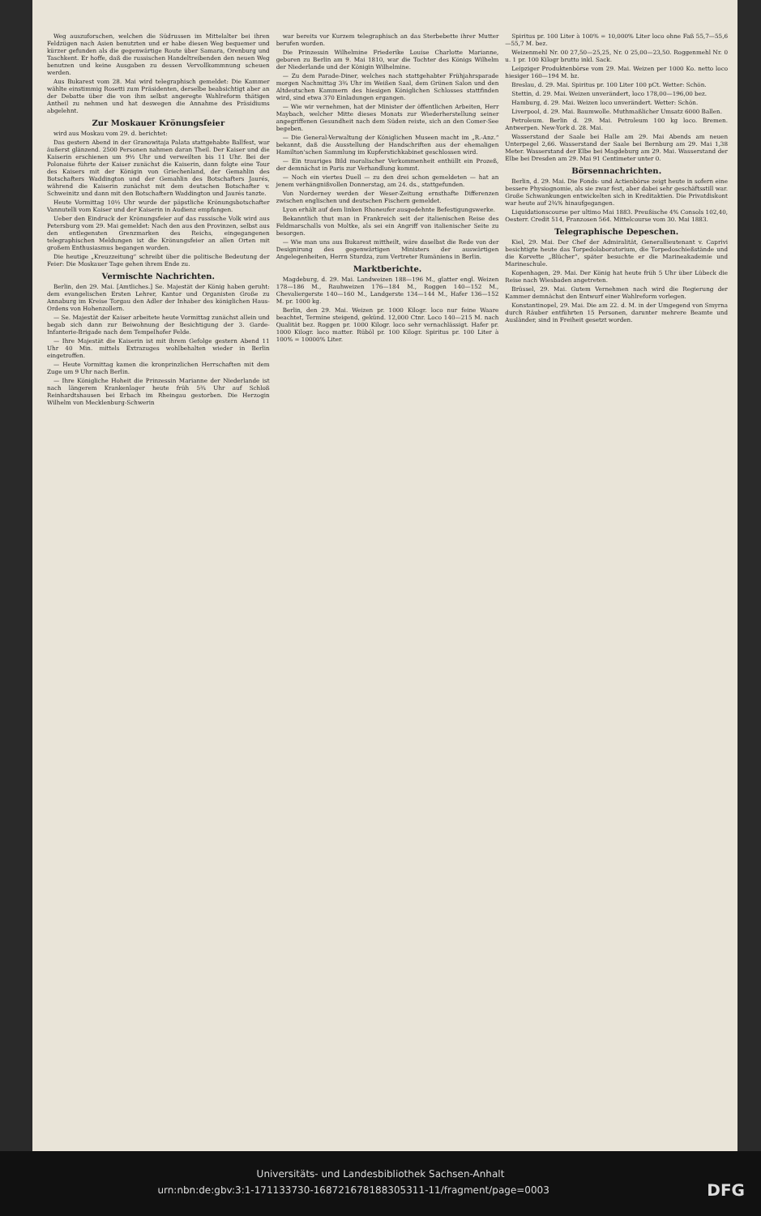Weg auszuforschen, welchen die Südrussen im Mittelalter bei ihren Feldzügen nach Asien benutzten und er habe diesen Weg bequemer und kürzer gefunden als die gegenwärtige Route über Samara, Orenburg und Taschkent. Er hoffe, daß die russischen Handeltreibenden den neuen Weg benutzen und keine Ausgaben zu dessen Vervollkommnung scheuen werden.
Aus Bukarest vom 28. Mai wird telegraphisch gemeldet: Die Kammer wählte einstimmig Rosetti zum Präsidenten, derselbe beabsichtigt aber an der Debatte über die von ihm selbst angeregte Wahlreform thätigen Antheil zu nehmen und hat deswegen die Annahme des Präsidiums abgelehnt.
Zur Moskauer Krönungsfeier
wird aus Moskau vom 29. d. berichtet:
Das gestern Abend in der Granowitaja Palata stattgehabte Ballfest, war äußerst glänzend. 2500 Personen nahmen daran Theil. Der Kaiser und die Kaiserin erschienen um 9½ Uhr und verweilten bis 11 Uhr. Bei der Polonaise führte der Kaiser zunächst die Kaiserin, dann folgte eine Tour des Kaisers mit der Königin von Griechenland, der Gemahlin des Botschafters Waddington und der Gemahlin des Botschafters Jaurés, während die Kaiserin zunächst mit dem deutschen Botschafter v. Schweinitz und dann mit den Botschaftern Waddington und Jaurés tanzte.
Heute Vormittag 10½ Uhr wurde der päpstliche Krönungsbotschafter Vannutelli vom Kaiser und der Kaiserin in Audienz empfangen.
Ueber den Eindruck der Krönungsfeier auf das russische Volk wird aus Petersburg vom 29. Mai gemeldet: Nach den aus den Provinzen, selbst aus den entlegensten Grenzmarken des Reichs, eingegangenen telegraphischen Meldungen ist die Krönungsfeier an allen Orten mit großem Enthusiasmus begangen worden.
Die heutige „Kreuzzeitung“ schreibt über die politische Bedeutung der Feier: Die Moskauer Tage gehen ihrem Ende zu.
Vermischte Nachrichten.
Berlin, den 29. Mai. [Amtliches.] Se. Majestät der König haben geruht: dem evangelischen Ersten Lehrer, Kantor und Organisten Große zu Annaburg im Kreise Torgau den Adler der Inhaber des königlichen Haus-Ordens von Hohenzollern.
— Se. Majestät der Kaiser arbeitete heute Vormittag zunächst allein und begab sich dann zur Beiwohnung der Besichtigung der 3. Garde-Infanterie-Brigade nach dem Tempelhofer Felde.
— Ihre Majestät die Kaiserin ist mit ihrem Gefolge gestern Abend 11 Uhr 40 Min. mittels Extrazuges wohlbehalten wieder in Berlin eingetroffen.
— Heute Vormittag kamen die kronprinzlichen Herrschaften mit dem Zuge um 9 Uhr nach Berlin.
— Ihre Königliche Hoheit die Prinzessin Marianne der Niederlande ist nach längerem Krankenlager heute früh 5¾ Uhr auf Schloß Reinhardtshausen bei Erbach im Rheingau gestorben. Die Herzogin Wilhelm von Mecklenburg-Schwerin
war bereits vor Kurzem telegraphisch an das Sterbebette ihrer Mutter berufen worden.
Die Prinzessin Wilhelmine Friederike Louise Charlotte Marianne, geboren zu Berlin am 9. Mai 1810, war die Tochter des Königs Wilhelm der Niederlande und der Königin Wilhelmine.
— Zu dem Parade-Diner, welches nach stattgehabter Frühjahrsparade morgen Nachmittag 3¾ Uhr im Weißen Saal, dem Grünen Salon und den Altdeutschen Kammern des hiesigen Königlichen Schlosses stattfinden wird, sind etwa 370 Einladungen ergangen.
— Wie wir vernehmen, hat der Minister der öffentlichen Arbeiten, Herr Maybach, welcher Mitte dieses Monats zur Wiederherstellung seiner angegriffenen Gesundheit nach dem Süden reiste, sich an den Comer-See begeben.
— Die General-Verwaltung der Königlichen Museen macht im „R.-Anz.“ bekannt, daß die Ausstellung der Handschriften aus der ehemaligen Hamilton'schen Sammlung im Kupferstichkabinet geschlossen wird.
— Ein trauriges Bild moralischer Verkommenheit enthüllt ein Prozeß, der demnächst in Paris zur Verhandlung kommt.
— Noch ein viertes Duell — zu den drei schon gemeldeten — hat an jenem verhängnißvollen Donnerstag, am 24. ds., stattgefunden.
Von Norderney werden der Weser-Zeitung ernsthafte Differenzen zwischen englischen und deutschen Fischern gemeldet.
Lyon erhält auf dem linken Rhoneufer ausgedehnte Befestigungswerke.
Bekanntlich thut man in Frankreich seit der italienischen Reise des Feldmarschalls von Moltke, als sei ein Angriff von italienischer Seite zu besorgen.
— Wie man uns aus Bukarest mittheilt, wäre daselbst die Rede von der Designirung des gegenwärtigen Ministers der auswärtigen Angelegenheiten, Herrn Sturdza, zum Vertreter Rumäniens in Berlin.
Marktberichte.
Magdeburg, d. 29. Mai. Landweizen 188—196 M., glatter engl. Weizen 178—186 M., Rauhweizen 176—184 M., Roggen 140—152 M., Chevaliergerste 140—160 M., Landgerste 134—144 M., Hafer 136—152 M. pr. 1000 kg.
Berlin, den 29. Mai. Weizen pr. 1000 Kilogr. loco nur feine Waare beachtet, Termine steigend, gekünd. 12,000 Ctnr. Loco 140—215 M. nach Qualität bez. Roggen pr. 1000 Kilogr. loco sehr vernachlässigt. Hafer pr. 1000 Kilogr. loco matter. Rüböl pr. 100 Kilogr. Spiritus pr. 100 Liter à 100% = 10000% Liter.
Spiritus pr. 100 Liter à 100% = 10,000% Liter loco ohne Faß 55,7—55,6—55,7 M. bez.
Weizenmehl Nr. 00 27,50—25,25, Nr. 0 25,00—23,50. Roggenmehl Nr. 0 u. 1 pr. 100 Kilogr brutto inkl. Sack.
Leipziger Produktenbörse vom 29. Mai. Weizen per 1000 Ko. netto loco hiesiger 160—194 M. bz.
Breslau, d. 29. Mai. Spiritus pr. 100 Liter 100 pCt. Wetter: Schön.
Stettin, d. 29. Mai. Weizen unverändert, loco 178,00—196,00 bez.
Hamburg, d. 29. Mai. Weizen loco unverändert. Wetter: Schön.
Liverpool, d. 29. Mai. Baumwolle. Muthmaßlicher Umsatz 6000 Ballen.
Petroleum. Berlin d. 29. Mai. Petroleum 100 kg loco. Bremen. Antwerpen. New-York d. 28. Mai.
Wasserstand der Saale bei Halle am 29. Mai Abends am neuen Unterpegel 2,66. Wasserstand der Saale bei Bernburg am 29. Mai 1,38 Meter. Wasserstand der Elbe bei Magdeburg am 29. Mai. Wasserstand der Elbe bei Dresden am 29. Mai 91 Centimeter unter 0.
Börsennachrichten.
Berlin, d. 29. Mai. Die Fonds- und Actienbörse zeigt heute in sofern eine bessere Physiognomie, als sie zwar fest, aber dabei sehr geschäftsstill war. Große Schwankungen entwickelten sich in Kreditaktien. Die Privatdiskont war heute auf 2¾% hinaufgegangen.
Liquidationscourse per ultimo Mai 1883. Preußische 4% Consols 102,40, Oesterr. Credit 514, Franzosen 564. Mittelcourse vom 30. Mai 1883.
Telegraphische Depeschen.
Kiel, 29. Mai. Der Chef der Admiralität, Generallieutenant v. Caprivi besichtigte heute das Torpedolaboratorium, die Torpedoschießstände und die Korvette „Blücher“, später besuchte er die Marineakademie und Marineschule.
Kopenhagen, 29. Mai. Der König hat heute früh 5 Uhr über Lübeck die Reise nach Wiesbaden angetreten.
Brüssel, 29. Mai. Gutem Vernehmen nach wird die Regierung der Kammer demnächst den Entwurf einer Wahlreform vorlegen.
Konstantinopel, 29. Mai. Die am 22. d. M. in der Umgegend von Smyrna durch Räuber entführten 15 Personen, darunter mehrere Beamte und Ausländer, sind in Freiheit gesetzt worden.
Universitäts- und Landesbibliothek Sachsen-Anhalt
urn:nbn:de:gbv:3:1-171133730-16872167818830531​1-11/fragment/page=0003 DFG